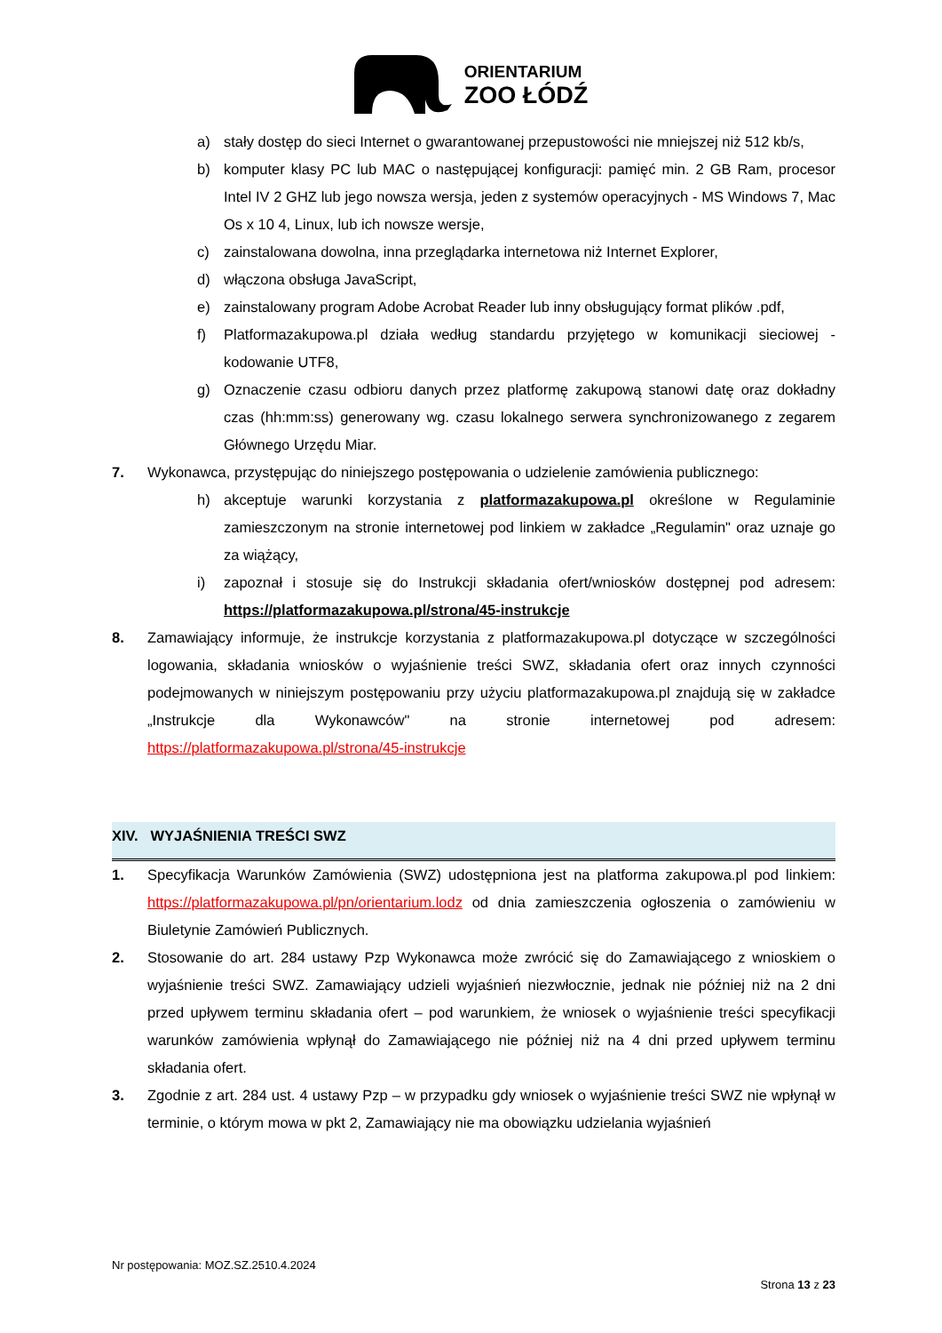ORIENTARIUM
ZOO ŁÓDŹ
a) stały dostęp do sieci Internet o gwarantowanej przepustowości nie mniejszej niż 512 kb/s,
b) komputer klasy PC lub MAC o następującej konfiguracji: pamięć min. 2 GB Ram, procesor Intel IV 2 GHZ lub jego nowsza wersja, jeden z systemów operacyjnych - MS Windows 7, Mac Os x 10 4, Linux, lub ich nowsze wersje,
c) zainstalowana dowolna, inna przeglądarka internetowa niż Internet Explorer,
d) włączona obsługa JavaScript,
e) zainstalowany program Adobe Acrobat Reader lub inny obsługujący format plików .pdf,
f) Platformazakupowa.pl działa według standardu przyjętego w komunikacji sieciowej - kodowanie UTF8,
g) Oznaczenie czasu odbioru danych przez platformę zakupową stanowi datę oraz dokładny czas (hh:mm:ss) generowany wg. czasu lokalnego serwera synchronizowanego z zegarem Głównego Urzędu Miar.
7. Wykonawca, przystępując do niniejszego postępowania o udzielenie zamówienia publicznego:
h) akceptuje warunki korzystania z platformazakupowa.pl określone w Regulaminie zamieszczonym na stronie internetowej pod linkiem w zakładce „Regulamin" oraz uznaje go za wiążący,
i) zapoznał i stosuje się do Instrukcji składania ofert/wniosków dostępnej pod adresem: https://platformazakupowa.pl/strona/45-instrukcje
8. Zamawiający informuje, że instrukcje korzystania z platformazakupowa.pl dotyczące w szczególności logowania, składania wniosków o wyjaśnienie treści SWZ, składania ofert oraz innych czynności podejmowanych w niniejszym postępowaniu przy użyciu platformazakupowa.pl znajdują się w zakładce „Instrukcje dla Wykonawców" na stronie internetowej pod adresem: https://platformazakupowa.pl/strona/45-instrukcje
XIV. WYJAŚNIENIA TREŚCI SWZ
1. Specyfikacja Warunków Zamówienia (SWZ) udostępniona jest na platforma zakupowa.pl pod linkiem: https://platformazakupowa.pl/pn/orientarium.lodz od dnia zamieszczenia ogłoszenia o zamówieniu w Biuletynie Zamówień Publicznych.
2. Stosowanie do art. 284 ustawy Pzp Wykonawca może zwrócić się do Zamawiającego z wnioskiem o wyjaśnienie treści SWZ. Zamawiający udzieli wyjaśnień niezwłocznie, jednak nie później niż na 2 dni przed upływem terminu składania ofert – pod warunkiem, że wniosek o wyjaśnienie treści specyfikacji warunków zamówienia wpłynął do Zamawiającego nie później niż na 4 dni przed upływem terminu składania ofert.
3. Zgodnie z art. 284 ust. 4 ustawy Pzp – w przypadku gdy wniosek o wyjaśnienie treści SWZ nie wpłynął w terminie, o którym mowa w pkt 2, Zamawiający nie ma obowiązku udzielania wyjaśnień
Nr postępowania: MOZ.SZ.2510.4.2024
Strona 13 z 23